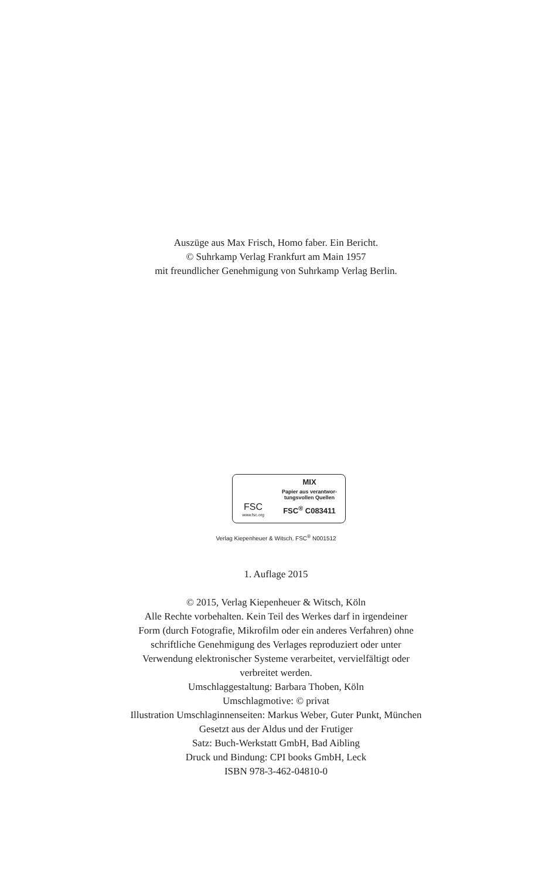Auszüge aus Max Frisch, Homo faber. Ein Bericht.
© Suhrkamp Verlag Frankfurt am Main 1957
mit freundlicher Genehmigung von Suhrkamp Verlag Berlin.
FSC
www.fsc.org
MIX
Papier aus verantwor-
tungsvollen Quellen
FSC<sup>®</sup> C083411
Verlag Kiepenheuer & Witsch, FSC<sup>®</sup> N001512
1. Auflage 2015
© 2015, Verlag Kiepenheuer & Witsch, Köln
Alle Rechte vorbehalten. Kein Teil des Werkes darf in irgendeiner
Form (durch Fotografie, Mikrofilm oder ein anderes Verfahren) ohne
schriftliche Genehmigung des Verlages reproduziert oder unter
Verwendung elektronischer Systeme verarbeitet, vervielfältigt oder
verbreitet werden.
Umschlaggestaltung: Barbara Thoben, Köln
Umschlagmotive: © privat
Illustration Umschlaginnenseiten: Markus Weber, Guter Punkt, München
Gesetzt aus der Aldus und der Frutiger
Satz: Buch-Werkstatt GmbH, Bad Aibling
Druck und Bindung: CPI books GmbH, Leck
ISBN 978-3-462-04810-0